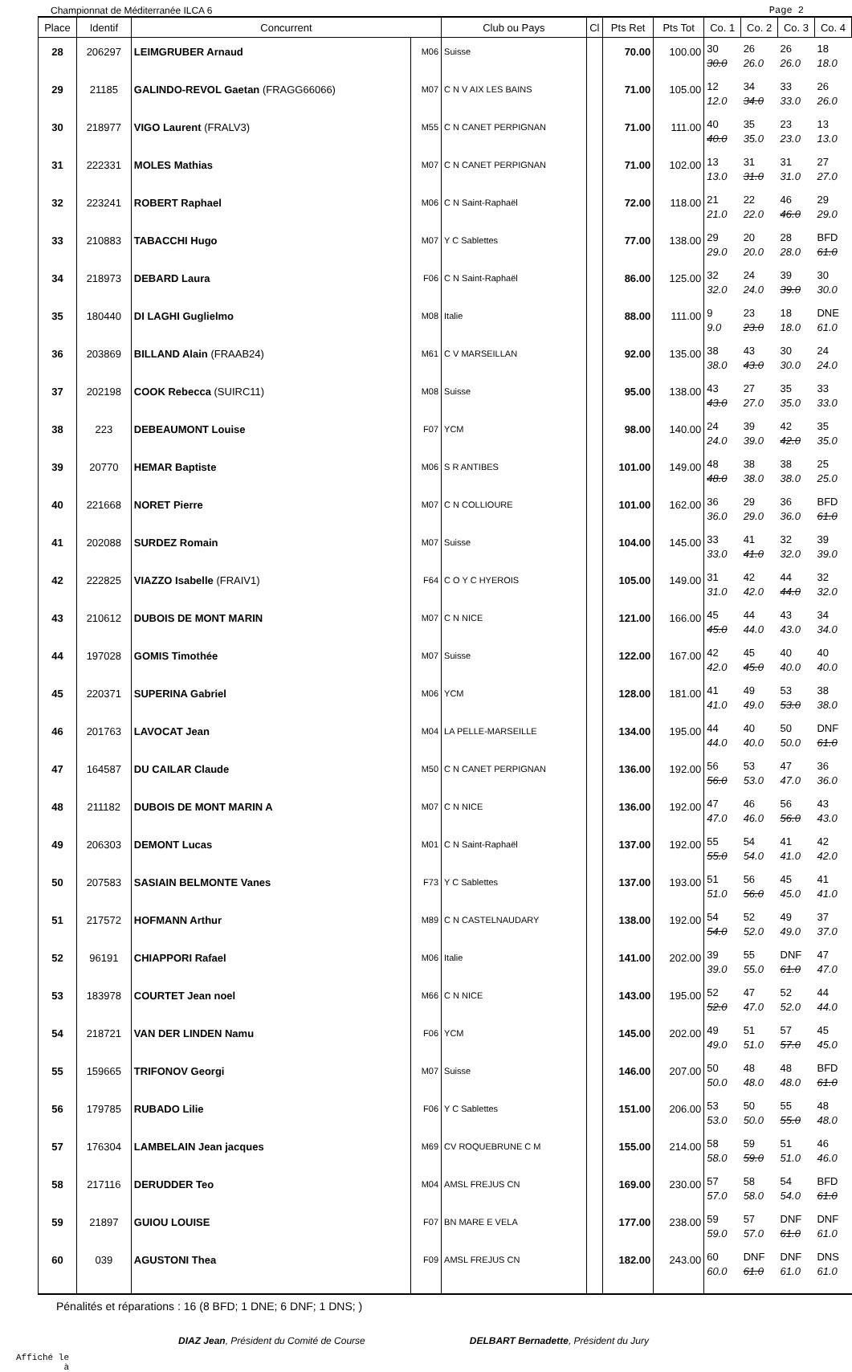Championnat de Méditerranée ILCA 6 Page 2
| Place | Identif | Concurrent | | Club ou Pays | Cl | Pts Ret | Pts Tot | Co. 1 | Co. 2 | Co. 3 | Co. 4 |
| --- | --- | --- | --- | --- | --- | --- | --- | --- | --- | --- | --- |
| 28 | 206297 | LEIMGRUBER Arnaud | M06 | Suisse | | 70.00 | 100.00 | 30 30.0 | 26 26.0 | 26 26.0 | 18 18.0 |
| 29 | 21185 | GALINDO-REVOL Gaetan (FRAGG66066) | M07 | C N V AIX LES BAINS | | 71.00 | 105.00 | 12 12.0 | 34 34.0 | 33 33.0 | 26 26.0 |
| 30 | 218977 | VIGO Laurent (FRALV3) | M55 | C N CANET PERPIGNAN | | 71.00 | 111.00 | 40 40.0 | 35 35.0 | 23 23.0 | 13 13.0 |
| 31 | 222331 | MOLES Mathias | M07 | C N CANET PERPIGNAN | | 71.00 | 102.00 | 13 13.0 | 31 31.0 | 31 31.0 | 27 27.0 |
| 32 | 223241 | ROBERT Raphael | M06 | C N Saint-Raphaël | | 72.00 | 118.00 | 21 21.0 | 22 22.0 | 46 46.0 | 29 29.0 |
| 33 | 210883 | TABACCHI Hugo | M07 | Y C Sablettes | | 77.00 | 138.00 | 29 29.0 | 20 20.0 | 28 28.0 | BFD 61.0 |
| 34 | 218973 | DEBARD Laura | F06 | C N Saint-Raphaël | | 86.00 | 125.00 | 32 32.0 | 24 24.0 | 39 39.0 | 30 30.0 |
| 35 | 180440 | DI LAGHI Guglielmo | M08 | Italie | | 88.00 | 111.00 | 9 9.0 | 23 23.0 | 18 18.0 | DNE 61.0 |
| 36 | 203869 | BILLAND Alain (FRAAB24) | M61 | C V MARSEILLAN | | 92.00 | 135.00 | 38 38.0 | 43 43.0 | 30 30.0 | 24 24.0 |
| 37 | 202198 | COOK Rebecca (SUIRC11) | M08 | Suisse | | 95.00 | 138.00 | 43 43.0 | 27 27.0 | 35 35.0 | 33 33.0 |
| 38 | 223 | DEBEAUMONT Louise | F07 | YCM | | 98.00 | 140.00 | 24 24.0 | 39 39.0 | 42 42.0 | 35 35.0 |
| 39 | 20770 | HEMAR Baptiste | M06 | S R ANTIBES | | 101.00 | 149.00 | 48 48.0 | 38 38.0 | 38 38.0 | 25 25.0 |
| 40 | 221668 | NORET Pierre | M07 | C N COLLIOURE | | 101.00 | 162.00 | 36 36.0 | 29 29.0 | 36 36.0 | BFD 61.0 |
| 41 | 202088 | SURDEZ Romain | M07 | Suisse | | 104.00 | 145.00 | 33 33.0 | 41 41.0 | 32 32.0 | 39 39.0 |
| 42 | 222825 | VIAZZO Isabelle (FRAIV1) | F64 | C O Y C HYEROIS | | 105.00 | 149.00 | 31 31.0 | 42 42.0 | 44 44.0 | 32 32.0 |
| 43 | 210612 | DUBOIS DE MONT MARIN | M07 | C N NICE | | 121.00 | 166.00 | 45 45.0 | 44 44.0 | 43 43.0 | 34 34.0 |
| 44 | 197028 | GOMIS Timothée | M07 | Suisse | | 122.00 | 167.00 | 42 42.0 | 45 45.0 | 40 40.0 | 40 40.0 |
| 45 | 220371 | SUPERINA Gabriel | M06 | YCM | | 128.00 | 181.00 | 41 41.0 | 49 49.0 | 53 53.0 | 38 38.0 |
| 46 | 201763 | LAVOCAT Jean | M04 | LA PELLE-MARSEILLE | | 134.00 | 195.00 | 44 44.0 | 40 40.0 | 50 50.0 | DNF 61.0 |
| 47 | 164587 | DU CAILAR Claude | M50 | C N CANET PERPIGNAN | | 136.00 | 192.00 | 56 56.0 | 53 53.0 | 47 47.0 | 36 36.0 |
| 48 | 211182 | DUBOIS DE MONT MARIN A | M07 | C N NICE | | 136.00 | 192.00 | 47 47.0 | 46 46.0 | 56 56.0 | 43 43.0 |
| 49 | 206303 | DEMONT Lucas | M01 | C N Saint-Raphaël | | 137.00 | 192.00 | 55 55.0 | 54 54.0 | 41 41.0 | 42 42.0 |
| 50 | 207583 | SASIAIN BELMONTE Vanes | F73 | Y C Sablettes | | 137.00 | 193.00 | 51 51.0 | 56 56.0 | 45 45.0 | 41 41.0 |
| 51 | 217572 | HOFMANN Arthur | M89 | C N CASTELNAUDARY | | 138.00 | 192.00 | 54 54.0 | 52 52.0 | 49 49.0 | 37 37.0 |
| 52 | 96191 | CHIAPPORI Rafael | M06 | Italie | | 141.00 | 202.00 | 39 39.0 | 55 55.0 | DNF 61.0 | 47 47.0 |
| 53 | 183978 | COURTET Jean noel | M66 | C N NICE | | 143.00 | 195.00 | 52 52.0 | 47 47.0 | 52 52.0 | 44 44.0 |
| 54 | 218721 | VAN DER LINDEN Namu | F06 | YCM | | 145.00 | 202.00 | 49 49.0 | 51 51.0 | 57 57.0 | 45 45.0 |
| 55 | 159665 | TRIFONOV Georgi | M07 | Suisse | | 146.00 | 207.00 | 50 50.0 | 48 48.0 | 48 48.0 | BFD 61.0 |
| 56 | 179785 | RUBADO Lilie | F06 | Y C Sablettes | | 151.00 | 206.00 | 53 53.0 | 50 50.0 | 55 55.0 | 48 48.0 |
| 57 | 176304 | LAMBELAIN Jean jacques | M69 | CV ROQUEBRUNE C M | | 155.00 | 214.00 | 58 58.0 | 59 59.0 | 51 51.0 | 46 46.0 |
| 58 | 217116 | DERUDDER Teo | M04 | AMSL FREJUS CN | | 169.00 | 230.00 | 57 57.0 | 58 58.0 | 54 54.0 | BFD 61.0 |
| 59 | 21897 | GUIOU LOUISE | F07 | BN MARE E VELA | | 177.00 | 238.00 | 59 59.0 | 57 57.0 | DNF 61.0 | DNF 61.0 |
| 60 | 039 | AGUSTONI Thea | F09 | AMSL FREJUS CN | | 182.00 | 243.00 | 60 60.0 | DNF 61.0 | DNF 61.0 | DNS 61.0 |
Pénalités et réparations : 16 (8 BFD; 1 DNE; 6 DNF; 1 DNS; )
DIAZ Jean, Président du Comité de Course DELBART Bernadette, Président du Jury
Affiché le
à